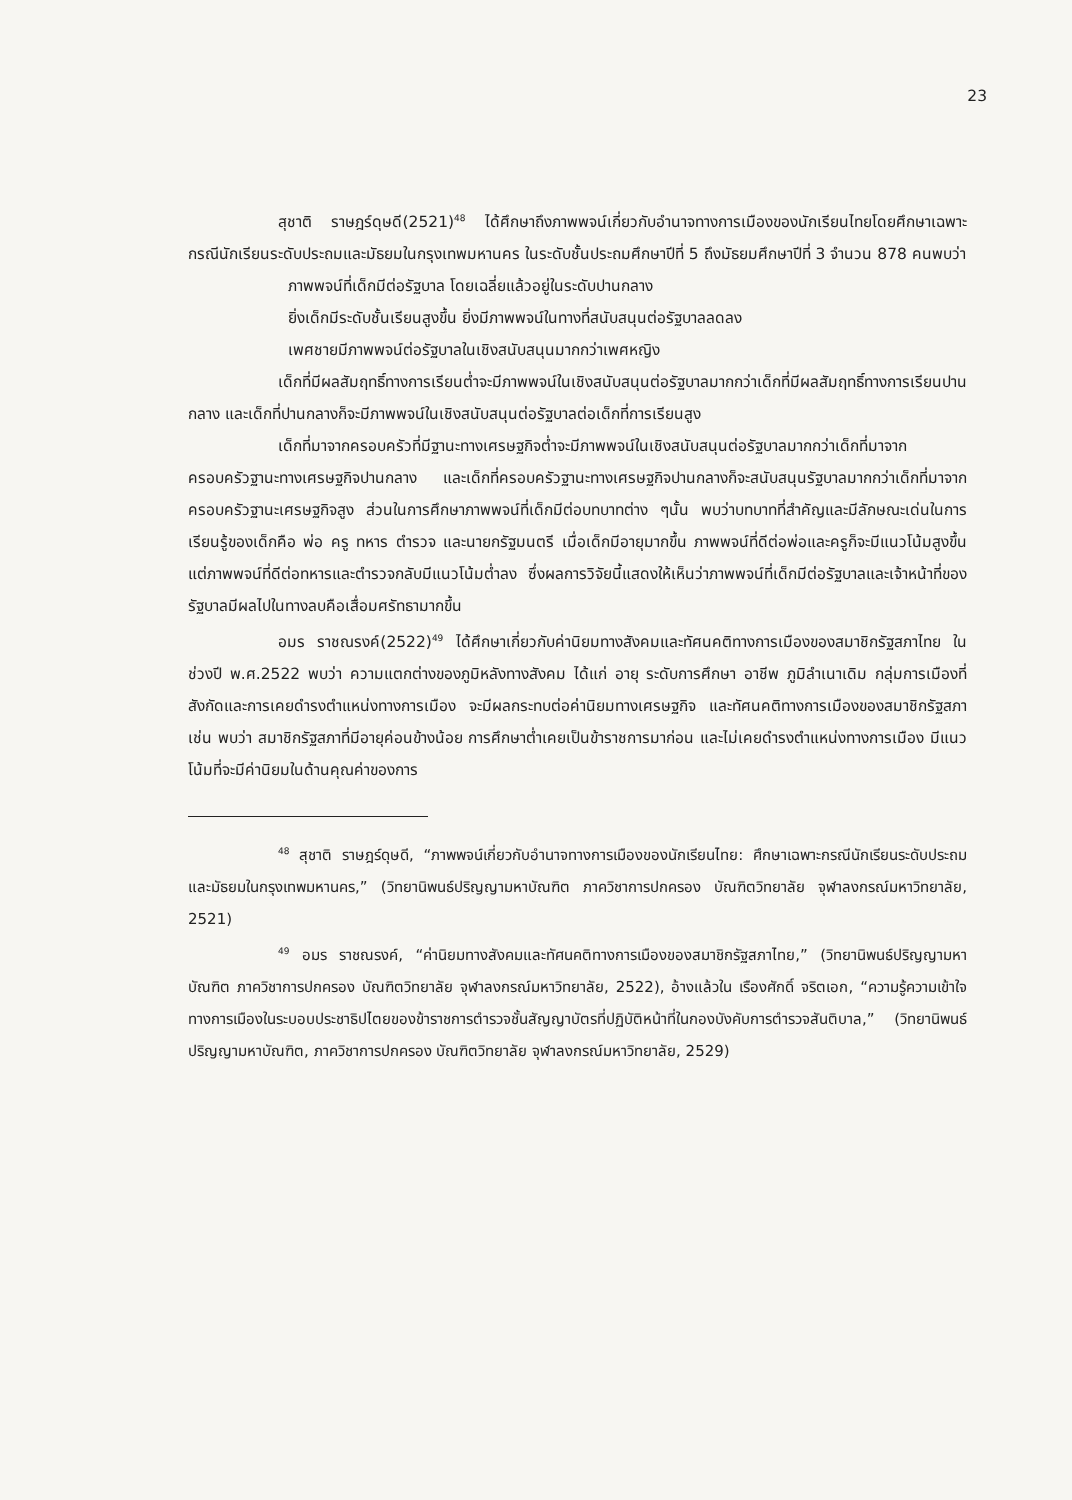23
สุชาติ ราษฎร์ดุษดี(2521)<sup>48</sup> ได้ศึกษาถึงภาพพจน์เกี่ยวกับอำนาจทางการเมืองของนักเรียนไทยโดยศึกษาเฉพาะกรณีนักเรียนระดับประถมและมัธยมในกรุงเทพมหานคร ในระดับชั้นประถมศึกษาปีที่ 5 ถึงมัธยมศึกษาปีที่ 3 จำนวน 878 คนพบว่า
ภาพพจน์ที่เด็กมีต่อรัฐบาล โดยเฉลี่ยแล้วอยู่ในระดับปานกลาง
ยิ่งเด็กมีระดับชั้นเรียนสูงขึ้น ยิ่งมีภาพพจน์ในทางที่สนับสนุนต่อรัฐบาลลดลง
เพศชายมีภาพพจน์ต่อรัฐบาลในเชิงสนับสนุนมากกว่าเพศหญิง
เด็กที่มีผลสัมฤทธิ์ทางการเรียนต่ำจะมีภาพพจน์ในเชิงสนับสนุนต่อรัฐบาลมากกว่าเด็กที่มีผลสัมฤทธิ์ทางการเรียนปานกลาง และเด็กที่ปานกลางก็จะมีภาพพจน์ในเชิงสนับสนุนต่อรัฐบาลต่อเด็กที่การเรียนสูง
เด็กที่มาจากครอบครัวที่มีฐานะทางเศรษฐกิจต่ำจะมีภาพพจน์ในเชิงสนับสนุนต่อรัฐบาลมากกว่าเด็กที่มาจากครอบครัวฐานะทางเศรษฐกิจปานกลาง และเด็กที่ครอบครัวฐานะทางเศรษฐกิจปานกลางก็จะสนับสนุนรัฐบาลมากกว่าเด็กที่มาจากครอบครัวฐานะเศรษฐกิจสูง ส่วนในการศึกษาภาพพจน์ที่เด็กมีต่อบทบาทต่าง ๆนั้น พบว่าบทบาทที่สำคัญและมีลักษณะเด่นในการเรียนรู้ของเด็กคือ พ่อ ครู ทหาร ตำรวจ และนายกรัฐมนตรี เมื่อเด็กมีอายุมากขึ้น ภาพพจน์ที่ดีต่อพ่อและครูก็จะมีแนวโน้มสูงขึ้น แต่ภาพพจน์ที่ดีต่อทหารและตำรวจกลับมีแนวโน้มต่ำลง ซึ่งผลการวิจัยนี้แสดงให้เห็นว่าภาพพจน์ที่เด็กมีต่อรัฐบาลและเจ้าหน้าที่ของรัฐบาลมีผลไปในทางลบคือเสื่อมศรัทธามากขึ้น
อมร ราชณรงค์(2522)<sup>49</sup> ได้ศึกษาเกี่ยวกับค่านิยมทางสังคมและทัศนคติทางการเมืองของสมาชิกรัฐสภาไทย ในช่วงปี พ.ศ.2522 พบว่า ความแตกต่างของภูมิหลังทางสังคม ได้แก่ อายุ ระดับการศึกษา อาชีพ ภูมิลำเนาเดิม กลุ่มการเมืองที่สังกัดและการเคยดำรงตำแหน่งทางการเมือง จะมีผลกระทบต่อค่านิยมทางเศรษฐกิจ และทัศนคติทางการเมืองของสมาชิกรัฐสภา เช่น พบว่า สมาชิกรัฐสภาที่มีอายุค่อนข้างน้อย การศึกษาต่ำเคยเป็นข้าราชการมาก่อน และไม่เคยดำรงตำแหน่งทางการเมือง มีแนวโน้มที่จะมีค่านิยมในด้านคุณค่าของการ
<sup>48</sup> สุชาติ ราษฎร์ดุษดี, “ภาพพจน์เกี่ยวกับอำนาจทางการเมืองของนักเรียนไทย: ศึกษาเฉพาะกรณีนักเรียนระดับประถมและมัธยมในกรุงเทพมหานคร,” (วิทยานิพนธ์ปริญญามหาบัณฑิต ภาควิชาการปกครอง บัณฑิตวิทยาลัย จุฬาลงกรณ์มหาวิทยาลัย, 2521)
<sup>49</sup> อมร ราชณรงค์, “ค่านิยมทางสังคมและทัศนคติทางการเมืองของสมาชิกรัฐสภาไทย,” (วิทยานิพนธ์ปริญญามหาบัณฑิต ภาควิชาการปกครอง บัณฑิตวิทยาลัย จุฬาลงกรณ์มหาวิทยาลัย, 2522), อ้างแล้วใน เรืองศักดิ์ จริตเอก, “ความรู้ความเข้าใจทางการเมืองในระบอบประชาธิปไตยของข้าราชการตำรวจชั้นสัญญาบัตรที่ปฏิบัติหน้าที่ในกองบังคับการตำรวจสันติบาล,” (วิทยานิพนธ์ปริญญามหาบัณฑิต, ภาควิชาการปกครอง บัณฑิตวิทยาลัย จุฬาลงกรณ์มหาวิทยาลัย, 2529)